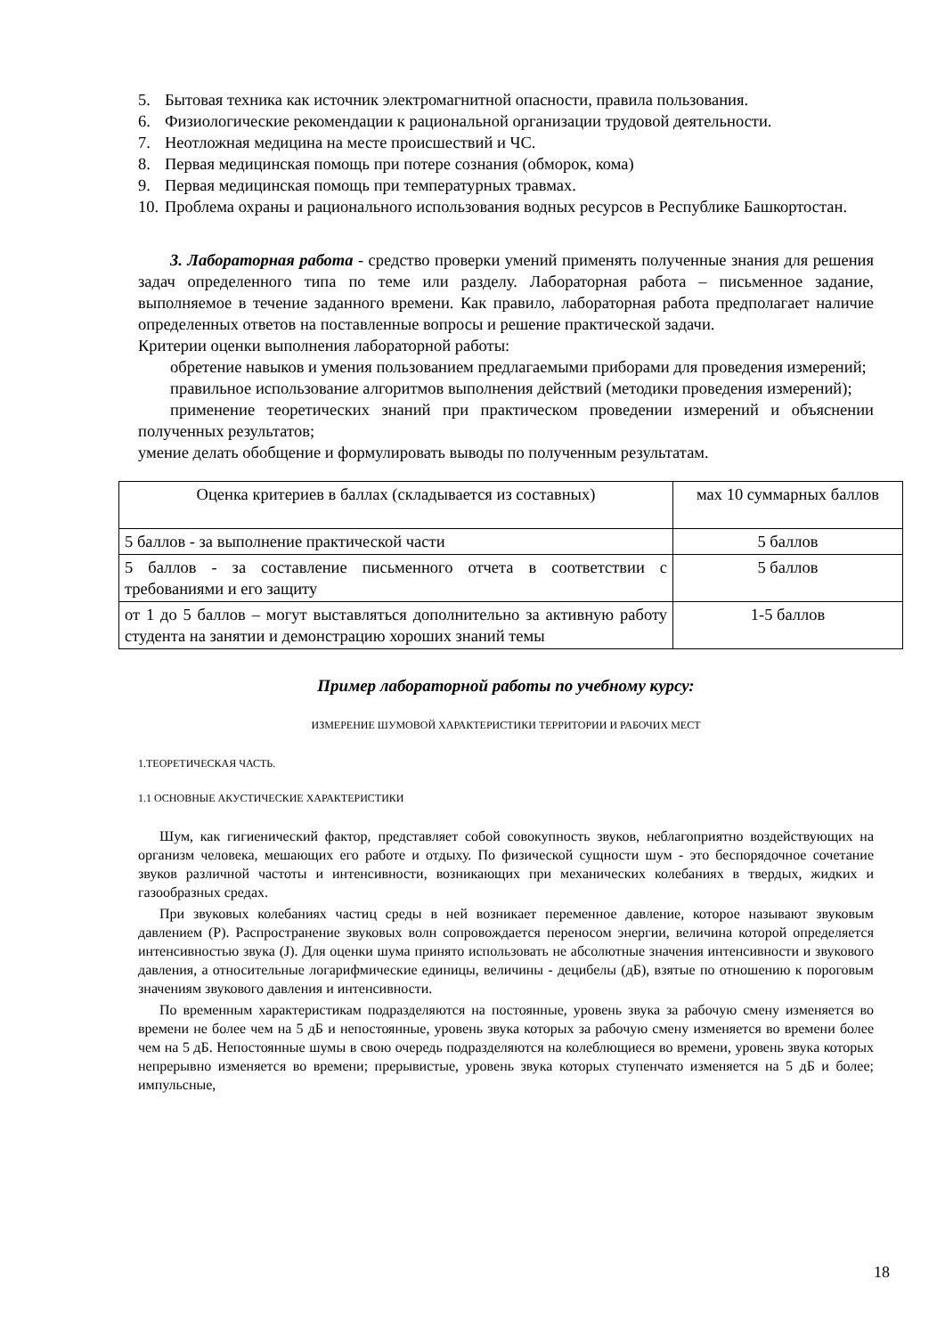5. Бытовая техника как источник электромагнитной опасности, правила пользования.
6. Физиологические рекомендации к рациональной организации трудовой деятельности.
7. Неотложная медицина на месте происшествий и ЧС.
8. Первая медицинская помощь при потере сознания (обморок, кома)
9. Первая медицинская помощь при температурных травмах.
10. Проблема охраны и рационального использования водных ресурсов в Республике Башкортостан.
3. Лабораторная работа - средство проверки умений применять полученные знания для решения задач определенного типа по теме или разделу. Лабораторная работа – письменное задание, выполняемое в течение заданного времени. Как правило, лабораторная работа предполагает наличие определенных ответов на поставленные вопросы и решение практической задачи.
Критерии оценки выполнения лабораторной работы:
обретение навыков и умения пользованием предлагаемыми приборами для проведения измерений;
правильное использование алгоритмов выполнения действий (методики проведения измерений);
применение теоретических знаний при практическом проведении измерений и объяснении полученных результатов;
умение делать обобщение и формулировать выводы по полученным результатам.
| Оценка критериев в баллах (складывается из составных) | мах 10 суммарных баллов |
| 5 баллов - за выполнение практической части | 5 баллов |
| 5 баллов - за составление письменного отчета в соответствии с требованиями и его защиту | 5 баллов |
| от 1 до 5 баллов – могут выставляться дополнительно за активную работу студента на занятии и демонстрацию хороших знаний темы | 1-5 баллов |
Пример лабораторной работы по учебному курсу:
ИЗМЕРЕНИЕ ШУМОВОЙ ХАРАКТЕРИСТИКИ ТЕРРИТОРИИ И РАБОЧИХ МЕСТ
1.ТЕОРЕТИЧЕСКАЯ ЧАСТЬ.
1.1 ОСНОВНЫЕ АКУСТИЧЕСКИЕ ХАРАКТЕРИСТИКИ
Шум, как гигиенический фактор, представляет собой совокупность звуков, неблагоприятно воздействующих на организм человека, мешающих его работе и отдыху. По физической сущности шум - это беспорядочное сочетание звуков различной частоты и интенсивности, возникающих при механических колебаниях в твердых, жидких и газообразных средах.
При звуковых колебаниях частиц среды в ней возникает переменное давление, которое называют звуковым давлением (Р). Распространение звуковых волн сопровождается переносом энергии, величина которой определяется интенсивностью звука (J). Для оценки шума принято использовать не абсолютные значения интенсивности и звукового давления, а относительные логарифмические единицы, величины - децибелы (дБ), взятые по отношению к пороговым значениям звукового давления и интенсивности.
По временным характеристикам подразделяются на постоянные, уровень звука за рабочую смену изменяется во времени не более чем на 5 дБ и непостоянные, уровень звука которых за рабочую смену изменяется во времени более чем на 5 дБ. Непостоянные шумы в свою очередь подразделяются на колеблющиеся во времени, уровень звука которых непрерывно изменяется во времени; прерывистые, уровень звука которых ступенчато изменяется на 5 дБ и более; импульсные,
18